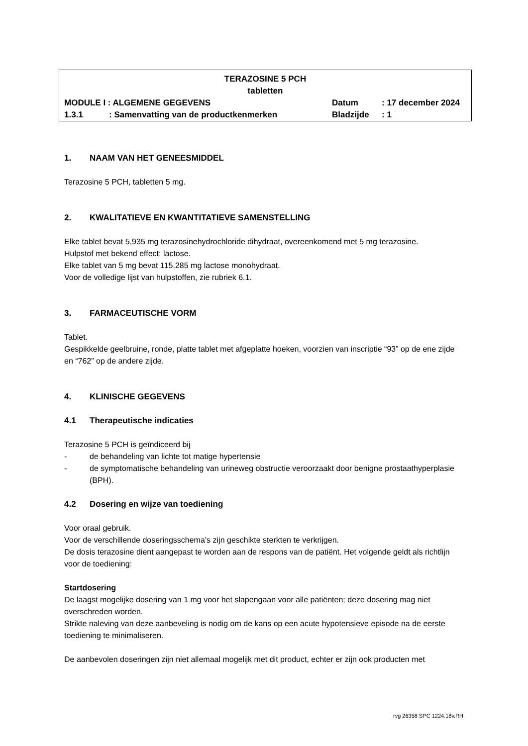TERAZOSINE 5 PCH
tabletten
| MODULE I : ALGEMENE GEGEVENS | | Datum | : 17 december 2024 |
| 1.3.1 | : Samenvatting van de productkenmerken | Bladzijde | : 1 |
1. NAAM VAN HET GENEESMIDDEL
Terazosine 5 PCH, tabletten 5 mg.
2. KWALITATIEVE EN KWANTITATIEVE SAMENSTELLING
Elke tablet bevat 5,935 mg terazosinehydrochloride dihydraat, overeenkomend met 5 mg terazosine.
Hulpstof met bekend effect: lactose.
Elke tablet van 5 mg bevat 115.285 mg lactose monohydraat.
Voor de volledige lijst van hulpstoffen, zie rubriek 6.1.
3. FARMACEUTISCHE VORM
Tablet.
Gespikkelde geelbruine, ronde, platte tablet met afgeplatte hoeken, voorzien van inscriptie “93” op de ene zijde en “762” op de andere zijde.
4. KLINISCHE GEGEVENS
4.1 Therapeutische indicaties
Terazosine 5 PCH is geïndiceerd bij
- de behandeling van lichte tot matige hypertensie
- de symptomatische behandeling van urineweg obstructie veroorzaakt door benigne prostaathyperplasie (BPH).
4.2 Dosering en wijze van toediening
Voor oraal gebruik.
Voor de verschillende doseringsschema’s zijn geschikte sterkten te verkrijgen.
De dosis terazosine dient aangepast te worden aan de respons van de patiënt. Het volgende geldt als richtlijn voor de toediening:
Startdosering
De laagst mogelijke dosering van 1 mg voor het slapengaan voor alle patiënten; deze dosering mag niet overschreden worden.
Strikte naleving van deze aanbeveling is nodig om de kans op een acute hypotensieve episode na de eerste toediening te minimaliseren.
De aanbevolen doseringen zijn niet allemaal mogelijk met dit product, echter er zijn ook producten met
rvg 26358 SPC 1224.18v.RH